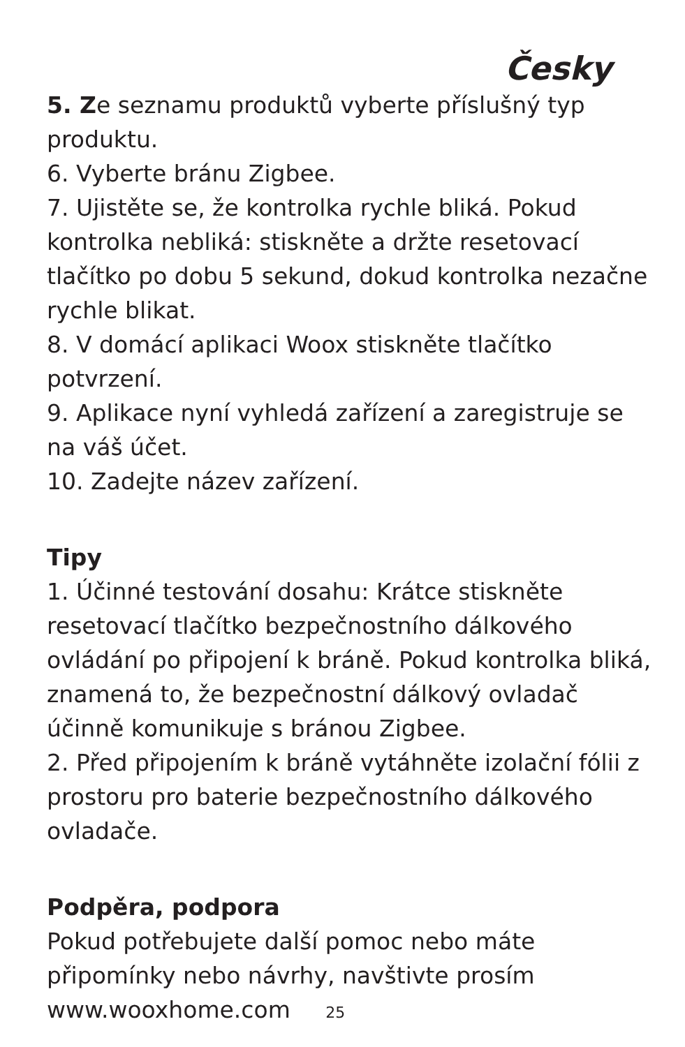Česky
5. Ze seznamu produktů vyberte příslušný typ produktu.
6. Vyberte bránu Zigbee.
7. Ujistěte se, že kontrolka rychle bliká. Pokud kontrolka nebliká: stiskněte a držte resetovací tlačítko po dobu 5 sekund, dokud kontrolka nezačne rychle blikat.
8. V domácí aplikaci Woox stiskněte tlačítko potvrzení.
9. Aplikace nyní vyhledá zařízení a zaregistruje se na váš účet.
10. Zadejte název zařízení.
Tipy
1. Účinné testování dosahu: Krátce stiskněte resetovací tlačítko bezpečnostního dálkového ovládání po připojení k bráně. Pokud kontrolka bliká, znamená to, že bezpečnostní dálkový ovladač účinně komunikuje s bránou Zigbee.
2. Před připojením k bráně vytáhněte izolační fólii z prostoru pro baterie bezpečnostního dálkového ovladače.
Podpěra, podpora
Pokud potřebujete další pomoc nebo máte připomínky nebo návrhy, navštivte prosím www.wooxhome.com 25